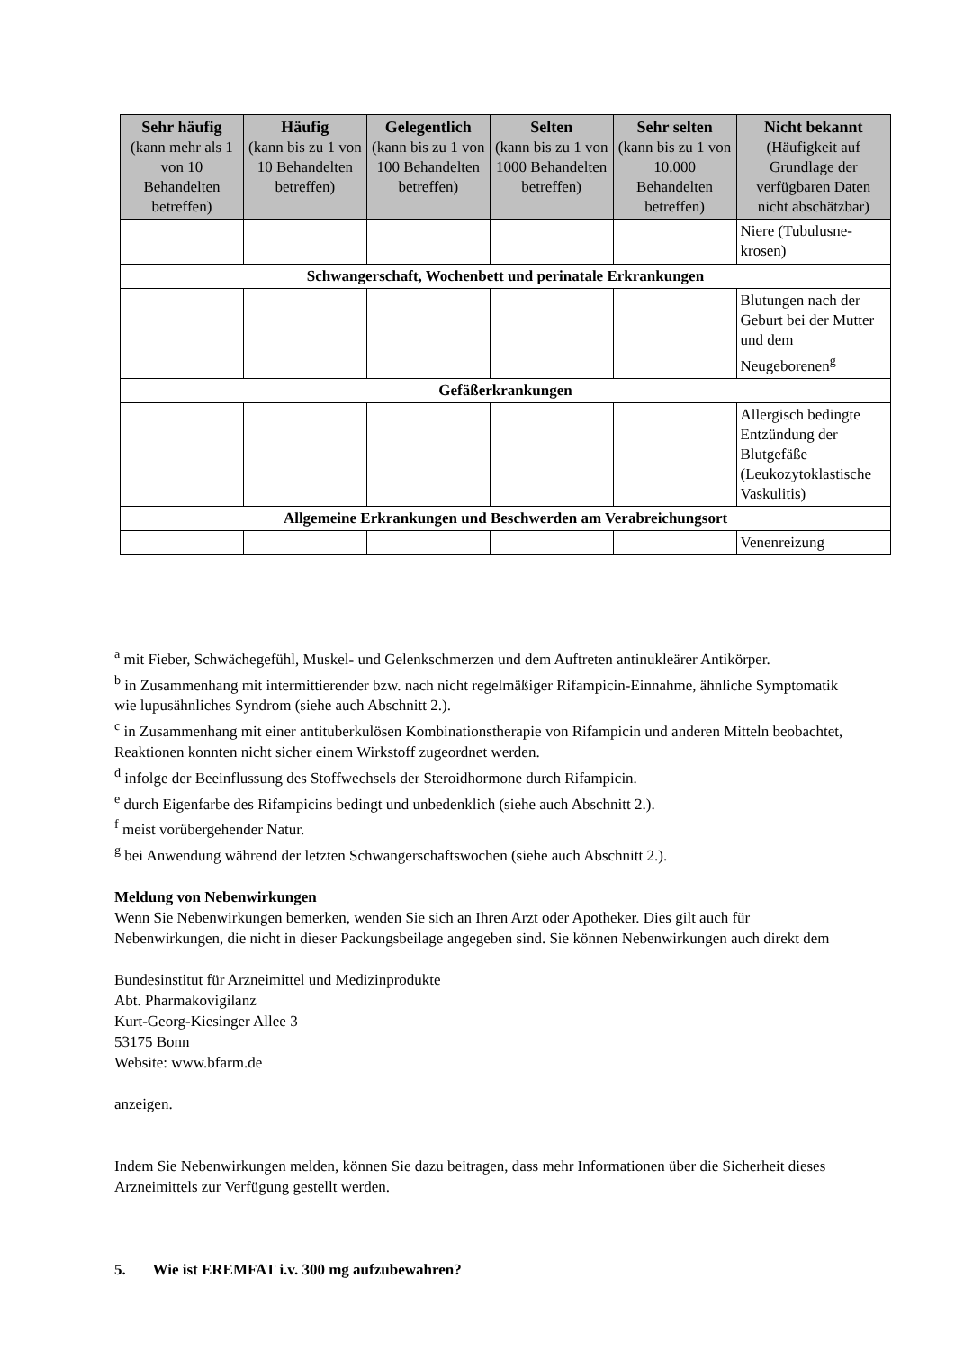| Sehr häufig (kann mehr als 1 von 10 Behandelten betreffen) | Häufig (kann bis zu 1 von 10 Behandelten betreffen) | Gelegentlich (kann bis zu 1 von 100 Behandelten betreffen) | Selten (kann bis zu 1 von 1000 Behandelten betreffen) | Sehr selten (kann bis zu 1 von 10.000 Behandelten betreffen) | Nicht bekannt (Häufigkeit auf Grundlage der verfügbaren Daten nicht abschätzbar) |
| --- | --- | --- | --- | --- | --- |
| | | | | | Niere (Tubulusne-krosen) |
| Schwangerschaft, Wochenbett und perinatale Erkrankungen | | | | | |
| | | | | | Blutungen nach der Geburt bei der Mutter und dem Neugeborenen<sup>g</sup> |
| Gefäßerkrankungen | | | | | |
| | | | | | Allergisch bedingte Entzündung der Blutgefäße (Leukozytoklastische Vaskulitis) |
| Allgemeine Erkrankungen und Beschwerden am Verabreichungsort | | | | | |
| | | | | | Venenreizung |
<sup>a</sup> mit Fieber, Schwächegefühl, Muskel- und Gelenkschmerzen und dem Auftreten antinukleärer Antikörper.
<sup>b</sup> in Zusammenhang mit intermittierender bzw. nach nicht regelmäßiger Rifampicin-Einnahme, ähnliche Symptomatik wie lupusähnliches Syndrom (siehe auch Abschnitt 2.).
<sup>c</sup> in Zusammenhang mit einer antituberkulösen Kombinationstherapie von Rifampicin und anderen Mitteln beobachtet, Reaktionen konnten nicht sicher einem Wirkstoff zugeordnet werden.
<sup>d</sup> infolge der Beeinflussung des Stoffwechsels der Steroidhormone durch Rifampicin.
<sup>e</sup> durch Eigenfarbe des Rifampicins bedingt und unbedenklich (siehe auch Abschnitt 2.).
<sup>f</sup> meist vorübergehender Natur.
<sup>g</sup> bei Anwendung während der letzten Schwangerschaftswochen (siehe auch Abschnitt 2.).
Meldung von Nebenwirkungen
Wenn Sie Nebenwirkungen bemerken, wenden Sie sich an Ihren Arzt oder Apotheker. Dies gilt auch für Nebenwirkungen, die nicht in dieser Packungsbeilage angegeben sind. Sie können Nebenwirkungen auch direkt dem
Bundesinstitut für Arzneimittel und Medizinprodukte
Abt. Pharmakovigilanz
Kurt-Georg-Kiesinger Allee 3
53175 Bonn
Website: www.bfarm.de
anzeigen.
Indem Sie Nebenwirkungen melden, können Sie dazu beitragen, dass mehr Informationen über die Sicherheit dieses Arzneimittels zur Verfügung gestellt werden.
5. Wie ist EREMFAT i.v. 300 mg aufzubewahren?